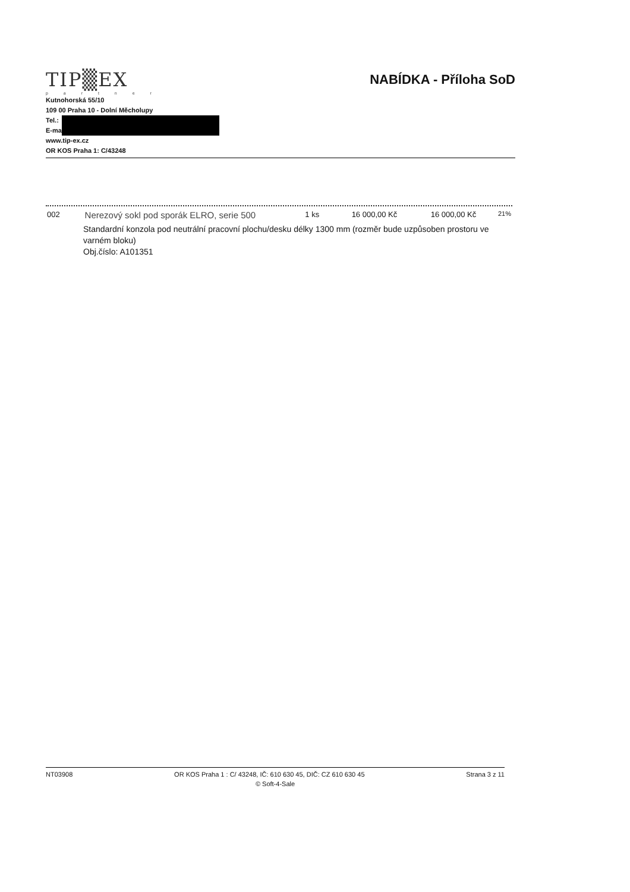TIP▒EX
p a r t n e r
Kutnohorská 55/10
109 00 Praha 10 - Dolní Měcholupy
Tel.:
E-ma
www.tip-ex.cz
OR KOS Praha 1: C/43248
NABÍDKA - Příloha SoD
| 002 | Nerezový sokl pod sporák ELRO, serie 500 | 1 ks | 16 000,00 Kč | 16 000,00 Kč | 21% |
Standardní konzola pod neutrální pracovní plochu/desku délky 1300 mm (rozměr bude uzpůsoben prostoru ve varném bloku)
Obj.číslo: A101351
NT03908 OR KOS Praha 1 : C/ 43248, IČ: 610 630 45, DIČ: CZ 610 630 45 Strana 3 z 11
© Soft-4-Sale